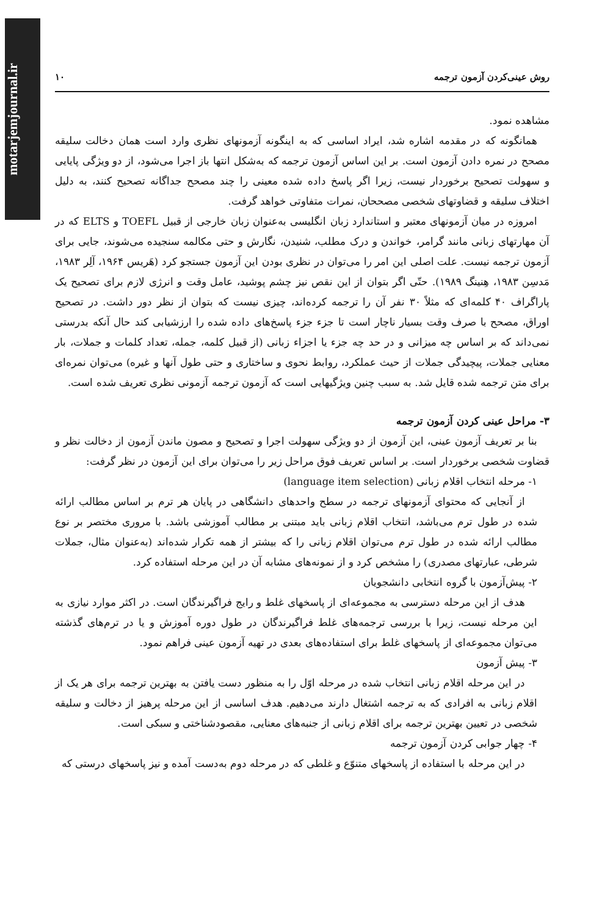motarjemjournal.ir
روش عینی‌کردن آزمون ترجمه ۱۰
مشاهده نمود.
همانگونه که در مقدمه اشاره شد، ایراد اساسی که به اینگونه آزمونهای نظری وارد است همان دخالت سلیقه مصحح در نمره دادن آزمون است. بر این اساس آزمون ترجمه که به‌شکل انتها باز اجرا می‌شود، از دو ویژگی پایایی و سهولت تصحیح برخوردار نیست، زیرا اگر پاسخ داده شده معینی را چند مصحح جداگانه تصحیح کنند، به دلیل اختلاف سلیقه و قضاوتهای شخصی مصححان، نمرات متفاوتی خواهد گرفت.
امروزه در میان آزمونهای معتبر و استاندارد زبان انگلیسی به‌عنوان زبان خارجی از قبیل TOEFL و ELTS که در آن مهارتهای زبانی مانند گرامر، خواندن و درک مطلب، شنیدن، نگارش و حتی مکالمه سنجیده می‌شوند، جایی برای آزمون ترجمه نیست. علت اصلی این امر را می‌توان در نظری بودن این آزمون جستجو کرد (هَریس ۱۹۶۴، آلِر ۱۹۸۳، مَدسِن ۱۹۸۳، هِنینگ ۱۹۸۹). حتّی اگر بتوان از این نقص نیز چشم پوشید، عامل وقت و انرژی لازم برای تصحیح یک پاراگراف ۴۰ کلمه‌ای که مثلاً ۳۰ نفر آن را ترجمه کرده‌اند، چیزی نیست که بتوان از نظر دور داشت. در تصحیح اوراق، مصحح با صرف وقت بسیار ناچار است تا جزء جزء پاسخ‌های داده شده را ارزشیابی کند حال آنکه بدرستی نمی‌داند که بر اساس چه میزانی و در حد چه جزء یا اجزاء زبانی (از قبیل کلمه، جمله، تعداد کلمات و جملات، بار معنایی جملات، پیچیدگی جملات از حیث عملکرد، روابط نحوی و ساختاری و حتی طول آنها و غیره) می‌توان نمره‌ای برای متن ترجمه شده قایل شد. به سبب چنین ویژگیهایی است که آزمون ترجمه آزمونی نظری تعریف شده است.
۳- مراحل عینی کردن آزمون ترجمه
بنا بر تعریف آزمون عینی، این آزمون از دو ویژگی سهولت اجرا و تصحیح و مصون ماندن آزمون از دخالت نظر و قضاوت شخصی برخوردار است. بر اساس تعریف فوق مراحل زیر را می‌توان برای این آزمون در نظر گرفت:
۱- مرحله انتخاب اقلام زبانی (language item selection)
از آنجایی که محتوای آزمونهای ترجمه در سطح واحدهای دانشگاهی در پایان هر ترم بر اساس مطالب ارائه شده در طول ترم می‌باشد، انتخاب اقلام زبانی باید مبتنی بر مطالب آموزشی باشد. با مروری مختصر بر نوع مطالب ارائه شده در طول ترم می‌توان اقلام زبانی را که بیشتر از همه تکرار شده‌اند (به‌عنوان مثال، جملات شرطی، عبارتهای مصدری) را مشخص کرد و از نمونه‌های مشابه آن در این مرحله استفاده کرد.
۲- پیش‌آزمون با گروه انتخابی دانشجویان
هدف از این مرحله دسترسی به مجموعه‌ای از پاسخهای غلط و رایج فراگیرندگان است. در اکثر موارد نیازی به این مرحله نیست، زیرا با بررسی ترجمه‌های غلط فراگیرندگان در طول دوره آموزش و یا در ترم‌های گذشته می‌توان مجموعه‌ای از پاسخهای غلط برای استفاده‌های بعدی در تهیه آزمون عینی فراهم نمود.
۳- پیش آزمون
در این مرحله اقلام زبانی انتخاب شده در مرحله اوّل را به منظور دست یافتن به بهترین ترجمه برای هر یک از اقلام زبانی به افرادی که به ترجمه اشتغال دارند می‌دهیم. هدف اساسی از این مرحله پرهیز از دخالت و سلیقه شخصی در تعیین بهترین ترجمه برای اقلام زبانی از جنبه‌های معنایی، مقصودشناختی و سبکی است.
۴- چهار جوابی کردن آزمون ترجمه
در این مرحله با استفاده از پاسخهای متنوّع و غلطی که در مرحله دوم به‌دست آمده و نیز پاسخهای درستی که